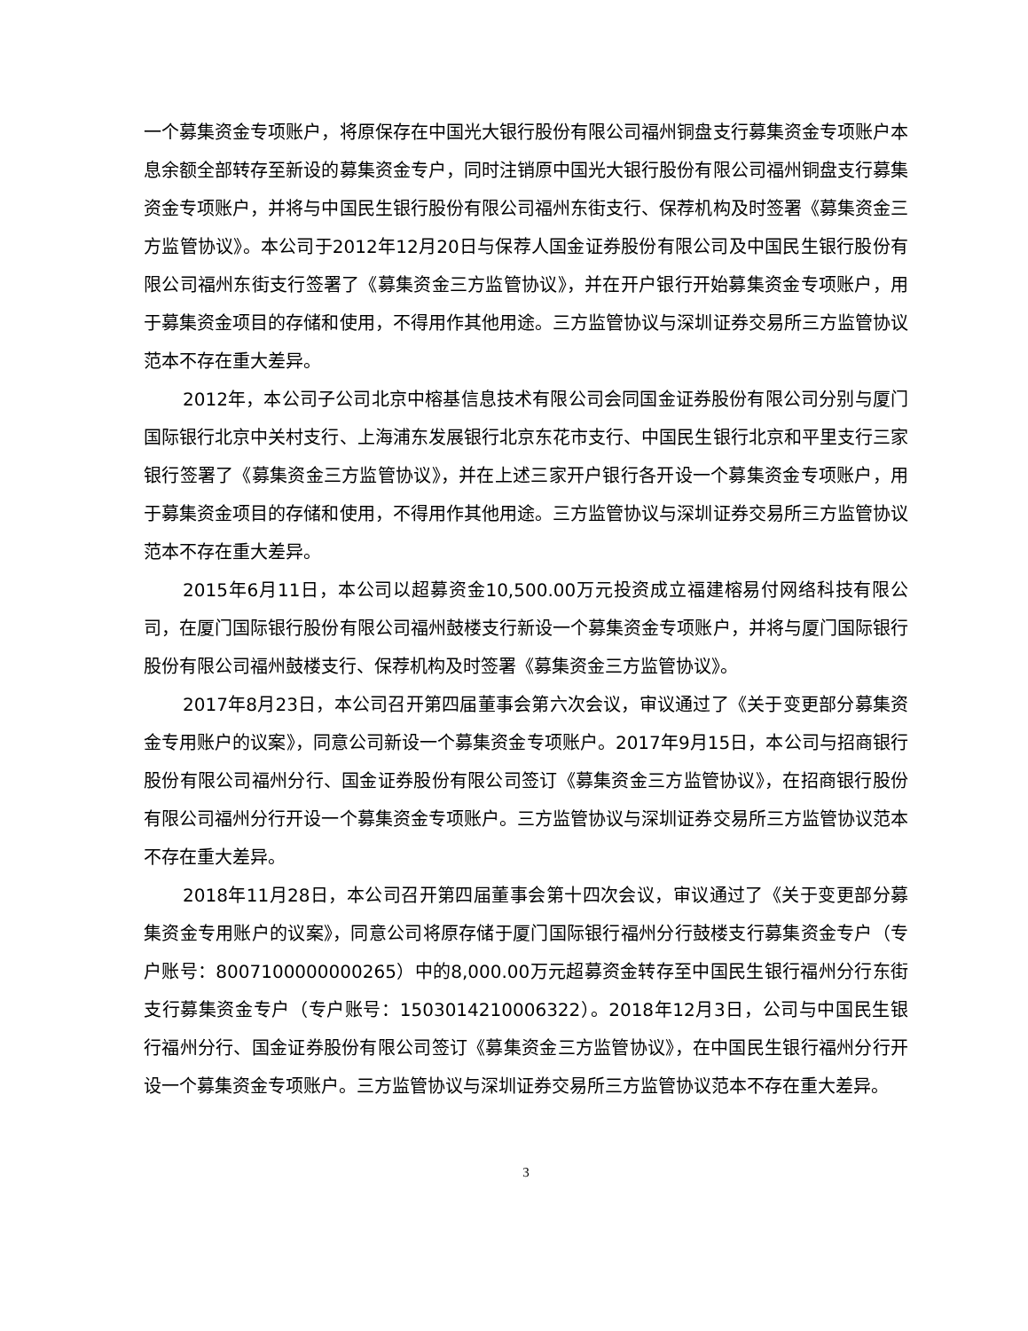一个募集资金专项账户，将原保存在中国光大银行股份有限公司福州铜盘支行募集资金专项账户本息余额全部转存至新设的募集资金专户，同时注销原中国光大银行股份有限公司福州铜盘支行募集资金专项账户，并将与中国民生银行股份有限公司福州东街支行、保荐机构及时签署《募集资金三方监管协议》。本公司于2012年12月20日与保荐人国金证券股份有限公司及中国民生银行股份有限公司福州东街支行签署了《募集资金三方监管协议》，并在开户银行开始募集资金专项账户，用于募集资金项目的存储和使用，不得用作其他用途。三方监管协议与深圳证券交易所三方监管协议范本不存在重大差异。
2012年，本公司子公司北京中榕基信息技术有限公司会同国金证券股份有限公司分别与厦门国际银行北京中关村支行、上海浦东发展银行北京东花市支行、中国民生银行北京和平里支行三家银行签署了《募集资金三方监管协议》，并在上述三家开户银行各开设一个募集资金专项账户，用于募集资金项目的存储和使用，不得用作其他用途。三方监管协议与深圳证券交易所三方监管协议范本不存在重大差异。
2015年6月11日，本公司以超募资金10,500.00万元投资成立福建榕易付网络科技有限公司，在厦门国际银行股份有限公司福州鼓楼支行新设一个募集资金专项账户，并将与厦门国际银行股份有限公司福州鼓楼支行、保荐机构及时签署《募集资金三方监管协议》。
2017年8月23日，本公司召开第四届董事会第六次会议，审议通过了《关于变更部分募集资金专用账户的议案》，同意公司新设一个募集资金专项账户。2017年9月15日，本公司与招商银行股份有限公司福州分行、国金证券股份有限公司签订《募集资金三方监管协议》，在招商银行股份有限公司福州分行开设一个募集资金专项账户。三方监管协议与深圳证券交易所三方监管协议范本不存在重大差异。
2018年11月28日，本公司召开第四届董事会第十四次会议，审议通过了《关于变更部分募集资金专用账户的议案》，同意公司将原存储于厦门国际银行福州分行鼓楼支行募集资金专户（专户账号：8007100000000265）中的8,000.00万元超募资金转存至中国民生银行福州分行东街支行募集资金专户（专户账号：1503014210006322）。2018年12月3日，公司与中国民生银行福州分行、国金证券股份有限公司签订《募集资金三方监管协议》，在中国民生银行福州分行开设一个募集资金专项账户。三方监管协议与深圳证券交易所三方监管协议范本不存在重大差异。
3